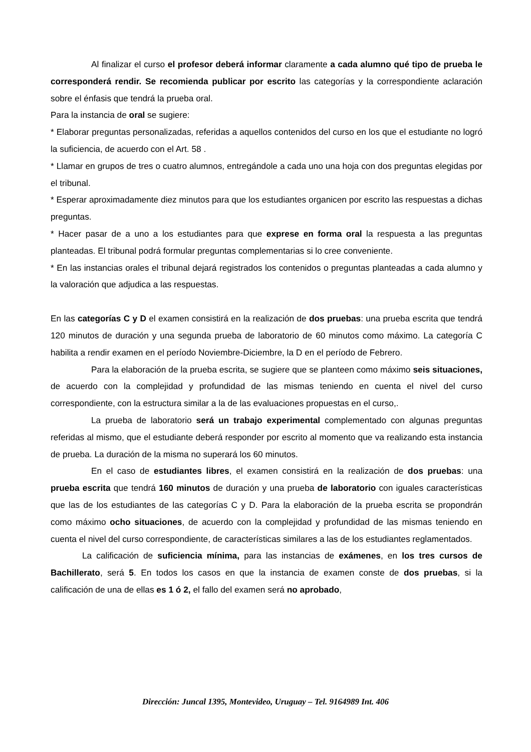Al finalizar el curso el profesor deberá informar claramente a cada alumno qué tipo de prueba le corresponderá rendir. Se recomienda publicar por escrito las categorías y la correspondiente aclaración sobre el énfasis que tendrá la prueba oral.
Para la instancia de oral se sugiere:
* Elaborar preguntas personalizadas, referidas a aquellos contenidos del curso en los que el estudiante no logró la suficiencia, de acuerdo con el Art. 58 .
* Llamar en grupos de tres o cuatro alumnos, entregándole a cada uno una hoja con dos preguntas elegidas por el tribunal.
* Esperar aproximadamente diez minutos para que los estudiantes organicen por escrito las respuestas a dichas preguntas.
* Hacer pasar de a uno a los estudiantes para que exprese en forma oral la respuesta a las preguntas planteadas. El tribunal podrá formular preguntas complementarias si lo cree conveniente.
* En las instancias orales el tribunal dejará registrados los contenidos o preguntas planteadas a cada alumno y la valoración que adjudica a las respuestas.
En las categorías C y D el examen consistirá en la realización de dos pruebas: una prueba escrita que tendrá 120 minutos de duración y una segunda prueba de laboratorio de 60 minutos como máximo. La categoría C habilita a rendir examen en el período Noviembre-Diciembre, la D en el período de Febrero.
Para la elaboración de la prueba escrita, se sugiere que se planteen como máximo seis situaciones, de acuerdo con la complejidad y profundidad de las mismas teniendo en cuenta el nivel del curso correspondiente, con la estructura similar a la de las evaluaciones propuestas en el curso,.
La prueba de laboratorio será un trabajo experimental complementado con algunas preguntas referidas al mismo, que el estudiante deberá responder por escrito al momento que va realizando esta instancia de prueba. La duración de la misma no superará los 60 minutos.
En el caso de estudiantes libres, el examen consistirá en la realización de dos pruebas: una prueba escrita que tendrá 160 minutos de duración y una prueba de laboratorio con iguales características que las de los estudiantes de las categorías C y D. Para la elaboración de la prueba escrita se propondrán como máximo ocho situaciones, de acuerdo con la complejidad y profundidad de las mismas teniendo en cuenta el nivel del curso correspondiente, de características similares a las de los estudiantes reglamentados.
La calificación de suficiencia mínima, para las instancias de exámenes, en los tres cursos de Bachillerato, será 5. En todos los casos en que la instancia de examen conste de dos pruebas, si la calificación de una de ellas es 1 ó 2, el fallo del examen será no aprobado,
Dirección: Juncal 1395, Montevideo, Uruguay – Tel. 9164989 Int. 406